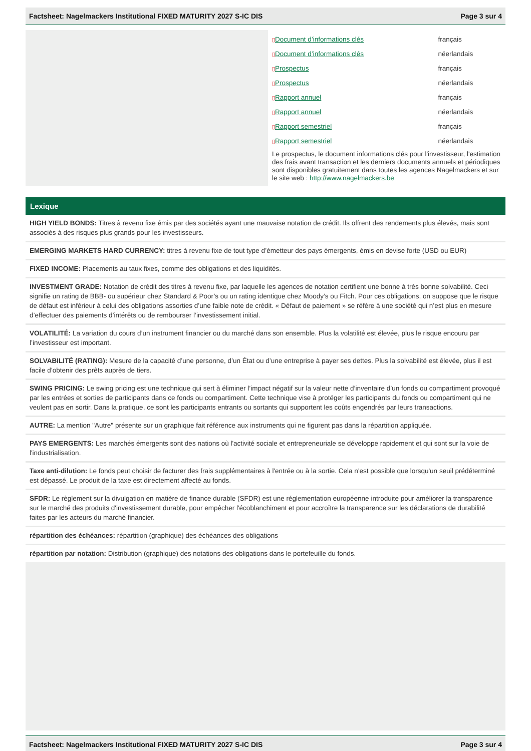Factsheet: Nagelmackers Institutional FIXED MATURITY 2027 S-IC DIS Page 3 sur 4
| ▯ Document d’informations clés | français |
| ▯ Document d’informations clés | néerlandais |
| ▯ Prospectus | français |
| ▯ Prospectus | néerlandais |
| ▯ Rapport annuel | français |
| ▯ Rapport annuel | néerlandais |
| ▯ Rapport semestriel | français |
| ▯ Rapport semestriel | néerlandais |
Le prospectus, le document informations clés pour l'investisseur, l'estimation des frais avant transaction et les derniers documents annuels et périodiques sont disponibles gratuitement dans toutes les agences Nagelmackers et sur le site web : http://www.nagelmackers.be
Lexique
HIGH YIELD BONDS: Titres à revenu fixe émis par des sociétés ayant une mauvaise notation de crédit. Ils offrent des rendements plus élevés, mais sont associés à des risques plus grands pour les investisseurs.
EMERGING MARKETS HARD CURRENCY: titres à revenu fixe de tout type d’émetteur des pays émergents, émis en devise forte (USD ou EUR)
FIXED INCOME: Placements au taux fixes, comme des obligations et des liquidités.
INVESTMENT GRADE: Notation de crédit des titres à revenu fixe, par laquelle les agences de notation certifient une bonne à très bonne solvabilité. Ceci signifie un rating de BBB- ou supérieur chez Standard & Poor’s ou un rating identique chez Moody’s ou Fitch. Pour ces obligations, on suppose que le risque de défaut est inférieur à celui des obligations assorties d’une faible note de crédit. « Défaut de paiement » se réfère à une société qui n’est plus en mesure d’effectuer des paiements d’intérêts ou de rembourser l’investissement initial.
VOLATILITÉ: La variation du cours d’un instrument financier ou du marché dans son ensemble. Plus la volatilité est élevée, plus le risque encouru par l’investisseur est important.
SOLVABILITÉ (RATING): Mesure de la capacité d’une personne, d’un État ou d’une entreprise à payer ses dettes. Plus la solvabilité est élevée, plus il est facile d’obtenir des prêts auprès de tiers.
SWING PRICING: Le swing pricing est une technique qui sert à éliminer l’impact négatif sur la valeur nette d’inventaire d’un fonds ou compartiment provoqué par les entrées et sorties de participants dans ce fonds ou compartiment. Cette technique vise à protéger les participants du fonds ou compartiment qui ne veulent pas en sortir. Dans la pratique, ce sont les participants entrants ou sortants qui supportent les coûts engendrés par leurs transactions.
AUTRE: La mention "Autre" présente sur un graphique fait référence aux instruments qui ne figurent pas dans la répartition appliquée.
PAYS EMERGENTS: Les marchés émergents sont des nations où l'activité sociale et entrepreneuriale se développe rapidement et qui sont sur la voie de l'industrialisation.
Taxe anti-dilution: Le fonds peut choisir de facturer des frais supplémentaires à l'entrée ou à la sortie. Cela n'est possible que lorsqu'un seuil prédéterminé est dépassé. Le produit de la taxe est directement affecté au fonds.
SFDR: Le règlement sur la divulgation en matière de finance durable (SFDR) est une réglementation européenne introduite pour améliorer la transparence sur le marché des produits d'investissement durable, pour empêcher l'écoblanchiment et pour accroître la transparence sur les déclarations de durabilité faites par les acteurs du marché financier.
répartition des échéances: répartition (graphique) des échéances des obligations
répartition par notation: Distribution (graphique) des notations des obligations dans le portefeuille du fonds.
Factsheet: Nagelmackers Institutional FIXED MATURITY 2027 S-IC DIS Page 3 sur 4